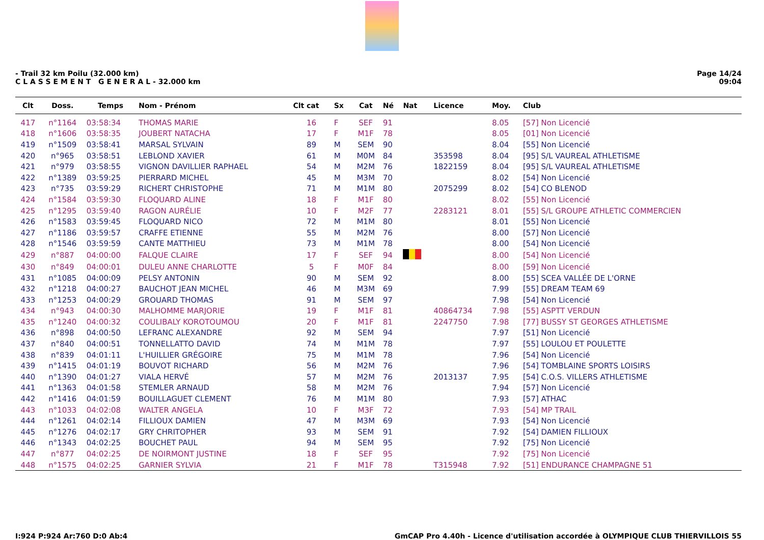- Trail 32 km Poilu (32.000 km)
C L A S S E M E N T G E N E R A L - 32.000 km
Page 14/24
09:04
| Clt | Doss. | Temps | Nom - Prénom | Clt cat | Sx | Cat | Né | Nat | Licence | Moy. | Club |
| --- | --- | --- | --- | --- | --- | --- | --- | --- | --- | --- | --- |
| 417 | n°1164 | 03:58:34 | THOMAS MARIE | 16 | F | SEF | 91 | | | 8.05 | [57] Non Licencié |
| 418 | n°1606 | 03:58:35 | JOUBERT NATACHA | 17 | F | M1F | 78 | | | 8.05 | [01] Non Licencié |
| 419 | n°1509 | 03:58:41 | MARSAL SYLVAIN | 89 | M | SEM | 90 | | | 8.04 | [55] Non Licencié |
| 420 | n°965 | 03:58:51 | LEBLOND XAVIER | 61 | M | M0M | 84 | | 353598 | 8.04 | [95] S/L VAUREAL ATHLETISME |
| 421 | n°979 | 03:58:55 | VIGNON DAVILLIER RAPHAEL | 54 | M | M2M | 76 | | 1822159 | 8.04 | [95] S/L VAUREAL ATHLETISME |
| 422 | n°1389 | 03:59:25 | PIERRARD MICHEL | 45 | M | M3M | 70 | | | 8.02 | [54] Non Licencié |
| 423 | n°735 | 03:59:29 | RICHERT CHRISTOPHE | 71 | M | M1M | 80 | | 2075299 | 8.02 | [54] CO BLENOD |
| 424 | n°1584 | 03:59:30 | FLOQUARD ALINE | 18 | F | M1F | 80 | | | 8.02 | [55] Non Licencié |
| 425 | n°1295 | 03:59:40 | RAGON AURÉLIE | 10 | F | M2F | 77 | | 2283121 | 8.01 | [55] S/L GROUPE ATHLETIC COMMERCIEN |
| 426 | n°1583 | 03:59:45 | FLOQUARD NICO | 72 | M | M1M | 80 | | | 8.01 | [55] Non Licencié |
| 427 | n°1186 | 03:59:57 | CRAFFE ETIENNE | 55 | M | M2M | 76 | | | 8.00 | [57] Non Licencié |
| 428 | n°1546 | 03:59:59 | CANTE MATTHIEU | 73 | M | M1M | 78 | | | 8.00 | [54] Non Licencié |
| 429 | n°887 | 04:00:00 | FALQUE CLAIRE | 17 | F | SEF | 94 | | | 8.00 | [54] Non Licencié |
| 430 | n°849 | 04:00:01 | DULEU ANNE CHARLOTTE | 5 | F | M0F | 84 | | | 8.00 | [59] Non Licencié |
| 431 | n°1085 | 04:00:09 | PELSY ANTONIN | 90 | M | SEM | 92 | | | 8.00 | [55] SCEA VALLÉE DE L'ORNE |
| 432 | n°1218 | 04:00:27 | BAUCHOT JEAN MICHEL | 46 | M | M3M | 69 | | | 7.99 | [55] DREAM TEAM 69 |
| 433 | n°1253 | 04:00:29 | GROUARD THOMAS | 91 | M | SEM | 97 | | | 7.98 | [54] Non Licencié |
| 434 | n°943 | 04:00:30 | MALHOMME MARJORIE | 19 | F | M1F | 81 | | 40864734 | 7.98 | [55] ASPTT VERDUN |
| 435 | n°1240 | 04:00:32 | COULIBALY KOROTOUMOU | 20 | F | M1F | 81 | | 2247750 | 7.98 | [77] BUSSY ST GEORGES ATHLETISME |
| 436 | n°898 | 04:00:50 | LEFRANC ALEXANDRE | 92 | M | SEM | 94 | | | 7.97 | [51] Non Licencié |
| 437 | n°840 | 04:00:51 | TONNELLATTO DAVID | 74 | M | M1M | 78 | | | 7.97 | [55] LOULOU ET POULETTE |
| 438 | n°839 | 04:01:11 | L'HUILLIER GRÉGOIRE | 75 | M | M1M | 78 | | | 7.96 | [54] Non Licencié |
| 439 | n°1415 | 04:01:19 | BOUVOT RICHARD | 56 | M | M2M | 76 | | | 7.96 | [54] TOMBLAINE SPORTS LOISIRS |
| 440 | n°1390 | 04:01:27 | VIALA HERVÉ | 57 | M | M2M | 76 | | 2013137 | 7.95 | [54] C.O.S. VILLERS ATHLETISME |
| 441 | n°1363 | 04:01:58 | STEMLER ARNAUD | 58 | M | M2M | 76 | | | 7.94 | [57] Non Licencié |
| 442 | n°1416 | 04:01:59 | BOUILLAGUET CLEMENT | 76 | M | M1M | 80 | | | 7.93 | [57] ATHAC |
| 443 | n°1033 | 04:02:08 | WALTER ANGELA | 10 | F | M3F | 72 | | | 7.93 | [54] MP TRAIL |
| 444 | n°1261 | 04:02:14 | FILLIOUX DAMIEN | 47 | M | M3M | 69 | | | 7.93 | [54] Non Licencié |
| 445 | n°1276 | 04:02:17 | GRY CHRITOPHER | 93 | M | SEM | 91 | | | 7.92 | [54] DAMIEN FILLIOUX |
| 446 | n°1343 | 04:02:25 | BOUCHET PAUL | 94 | M | SEM | 95 | | | 7.92 | [75] Non Licencié |
| 447 | n°877 | 04:02:25 | DE NOIRMONT JUSTINE | 18 | F | SEF | 95 | | | 7.92 | [75] Non Licencié |
| 448 | n°1575 | 04:02:25 | GARNIER SYLVIA | 21 | F | M1F | 78 | | T315948 | 7.92 | [51] ENDURANCE CHAMPAGNE 51 |
I:924 P:924 Ar:760 D:0 Ab:4 GmCAP Pro 4.40h - Licence d'utilisation accordée à OLYMPIQUE CLUB THIERVILLOIS 55